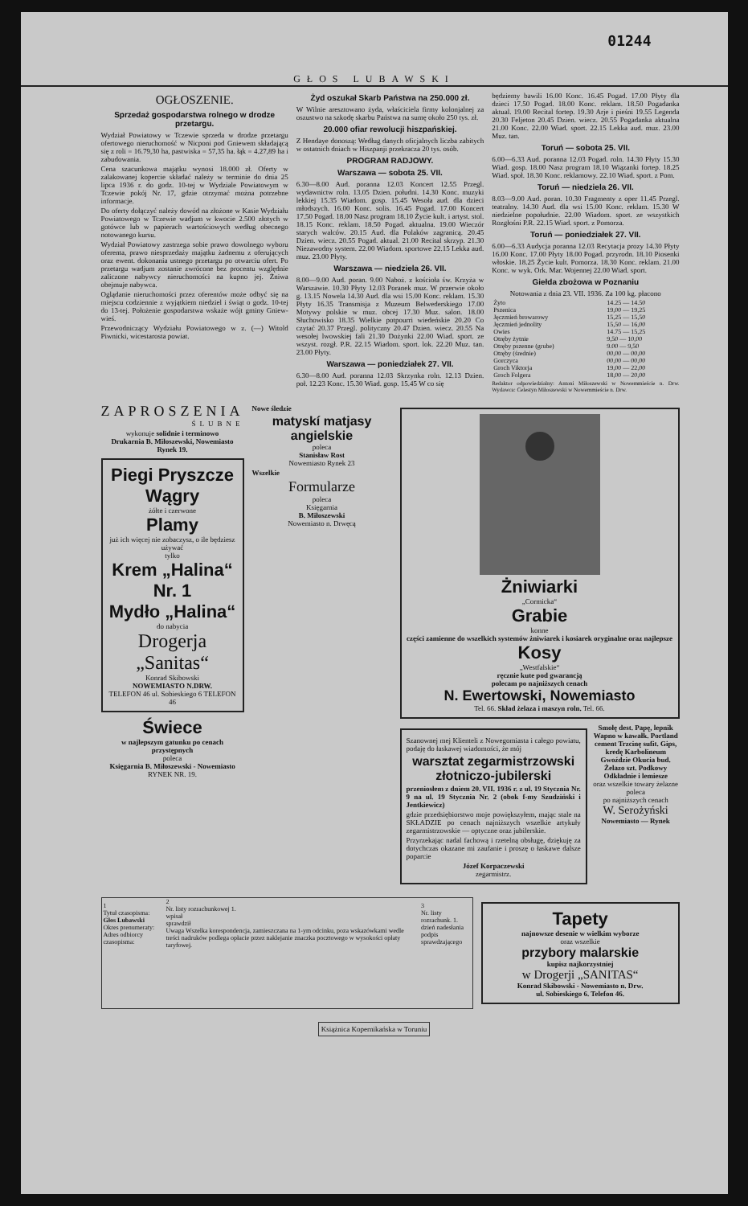01244
GŁOS LUBAWSKI
OGŁOSZENIE.
Sprzedaż gospodarstwa rolnego w drodze przetargu.
Wydział Powiatowy w Tczewie sprzeda w drodze przetargu ofertowego nieruchomość w Nicponi pod Gniewem składającą się z roli = 16.79,30 ha, pastwiska = 57,35 ha. łąk = 4.27,89 ha i zabudowania.
Cena szacunkowa majątku wynosi 18.000 zł. Oferty w zalakowanej kopercie składać należy w terminie do dnia 25 lipca 1936 r. do godz. 10-tej w Wydziale Powiatowym w Tczewie pokój Nr. 17, gdzie otrzymać można potrzebne informacje.
Do oferty dołączyć należy dowód na złożone w Kasie Wydziału Powiatowego w Tczewie wadjum w kwocie 2.500 złotych w gotówce lub w papierach wartościowych według obecnego notowanego kursu.
Wydział Powiatowy zastrzega sobie prawo dowolnego wyboru oferenta, prawo niesprzedaży majątku żadnemu z oferujących oraz ewent. dokonania ustnego przetargu po otwarciu ofert. Po przetargu wadjum zostanie zwrócone bez procentu względnie zaliczone nabywcy nieruchomości na kupno jej. Żniwa obejmuje nabywca.
Oglądanie nieruchomości przez oferentów może odbyć się na miejscu codziennie z wyjątkiem niedziel i świąt o godz. 10-tej do 13-tej. Położenie gospodarstwa wskaże wójt gminy Gniew-wieś.
Przewodniczący Wydziału Powiatowego w z. (—) Witold Piwnicki, wicestarosta powiat.
Żyd oszukał Skarb Państwa na 250.000 zł.
W Wilnie aresztowano żyda, właściciela firmy kolonjalnej za oszustwo na szkodę skarbu Państwa na sumę około 250 tys. zł.
20.000 ofiar rewolucji hiszpańskiej.
Z Hendaye donoszą: Według danych oficjalnych liczba zabitych w ostatnich dniach w Hiszpanji przekracza 20 tys. osób.
PROGRAM RADJOWY.
Warszawa — sobota 25. VII.
6.30—8.00 Aud. poranna 12.03 Koncert 12.55 Przegl. wydawnictw roln. 13.05 Dzien. południ. 14.30 Konc. muzyki lekkiej 15.35 Wiadom. gosp. 15.45 Wesoła aud. dla dzieci młodszych. 16.00 Konc. solis. 16.45 Pogad. 17.00 Koncert 17.50 Pogad. 18.00 Nasz program 18.10 Życie kult. i artyst. stol. 18.15 Konc. reklam. 18.50 Pogad. aktualna. 19.00 Wieczór starych walców. 20.15 Aud. dla Polaków zagranicą. 20.45 Dzien. wiecz. 20.55 Pogad. aktual. 21.00 Recital skrzyp. 21.30 Niezawodny system. 22.00 Wiadom. sportowe 22.15 Lekka aud. muz. 23.00 Płyty.
Warszawa — niedziela 26. VII.
8.00—9.00 Aud. poran. 9.00 Naboż. z kościoła św. Krzyża w Warszawie. 10.30 Płyty 12.03 Poranek muz. W przerwie około g. 13.15 Nowela 14.30 Aud. dla wsi 15.00 Konc. reklam. 15.30 Płyty 16.35 Transmisja z Muzeum Belwederskiego 17.00 Motywy polskie w muz. obcej 17.30 Muz. salon. 18.00 Słuchowisko 18.35 Wielkie potpourri wiedeńskie 20.20 Co czytać 20.37 Przegl. polityczny 20.47 Dzien. wiecz. 20.55 Na wesołej lwowskiej fali 21.30 Dożynki 22.00 Wiad. sport. ze wszyst. rozgł. P.R. 22.15 Wiadom. sport. lok. 22.20 Muz. tan. 23.00 Płyty.
Warszawa — poniedziałek 27. VII.
6.30—8.00 Aud. poranna 12.03 Skrzynka roln. 12.13 Dzien. poł. 12.23 Konc. 15.30 Wiad. gosp. 15.45 W co się
będziemy bawili 16.00 Konc. 16.45 Pogad. 17.00 Płyty dla dzieci 17.50 Pogad. 18.00 Konc. reklam. 18.50 Pogadanka aktual. 19.00 Recital fortep. 19.30 Arje i pieśni 19.55 Legenda 20.30 Feljeton 20.45 Dzien. wiecz. 20.55 Pogadanka aktualna 21.00 Konc. 22.00 Wiad. sport. 22.15 Lekka aud. muz. 23.00 Muz. tan.
Toruń — sobota 25. VII.
6.00—6.33 Aud. poranna 12.03 Pogad. roln. 14.30 Płyty 15.30 Wiad. gosp. 18.00 Nasz program 18.10 Wiązanki fortep. 18.25 Wiad. społ. 18.30 Konc. reklamowy. 22.10 Wiad. sport. z Pom.
Toruń — niedziela 26. VII.
8.03—9.00 Aud. poran. 10.30 Fragmenty z oper 11.45 Przegl. teatralny. 14.30 Aud. dla wsi 15.00 Konc. reklam. 15.30 W niedzielne popołudnie. 22.00 Wiadom. sport. ze wszystkich Rozgłośni P.R. 22.15 Wiad. sport. z Pomorza.
Toruń — poniedziałek 27. VII.
6.00—6.33 Audycja poranna 12.03 Recytacja prozy 14.30 Płyty 16.00 Konc. 17.00 Płyty 18.00 Pogad. przyrodn. 18.10 Piosenki włoskie. 18.25 Życie kult. Pomorza. 18.30 Konc. reklam. 21.00 Konc. w wyk. Ork. Mar. Wojennej 22.00 Wiad. sport.
Giełda zbożowa w Poznaniu
Notowania z dnia 23. VII. 1936. Za 100 kg. płacono
| Żyto | 14.25 — 14.50 |
| Pszenica | 19,00 — 19,25 |
| Jęczmień browarowy | 15,25 — 15,50 |
| Jęczmień jednolity | 15,50 — 16,00 |
| Owies | 14.75 — 15,25 |
| Otręby żytnie | 9,50 — 10,00 |
| Otręby pszenne (grube) | 9.00 — 9,50 |
| Otręby (średnie) | 00,00 — 00,00 |
| Gorczyca | 00,00 — 00,00 |
| Groch Viktorja | 19,00 — 22,00 |
| Groch Folgera | 18,00 — 20,00 |
Redaktor odpowiedzialny: Antoni Miłoszewski w Nowemmieście n. Drw. Wydawca: Celestyn Miłoszewski w Nowemmieście n. Drw.
ZAPROSZENIA
ŚLUBNE
wykonuje solidnie i terminowo
Drukarnia B. Miłoszewski, Nowemiasto Rynek 19.
Piegi Pryszcze Wągry
żółte i czerwone
Plamy
już ich więcej nie zobaczysz, o ile będziesz używać
tylko
Krem „Halina“ Nr. 1
Mydło „Halina“
do nabycia
Drogerja „Sanitas“
Konrad Skibowski
NOWEMIASTO N.DRW.
TELEFON 46 ul. Sobieskiego 6 TELEFON 46
Świece
w najlepszym gatunku po cenach przystępnych
poleca
Księgarnia B. Miłoszewski - Nowemiasto
RYNEK NR. 19.
Nowe śledzie
matyskí matjasy angielskie
poleca
Stanisław Rost
Nowemiasto Rynek 23
Wszelkie
Formularze
poleca
Księgarnia
B. Miłoszewski
Nowemiasto n. Drwęcą
Żniwiarki
„Cormicka“
Grabie
konne
części zamienne do wszelkich systemów żniwiarek i kosiarek oryginalne oraz najlepsze
Kosy
„Westfalskie“
ręcznie kute pod gwarancją
polecam po najniższych cenach
N. Ewertowski, Nowemiasto
Tel. 66. Skład żelaza i maszyn roln. Tel. 66.
Szanownej mej Klienteli z Nowegomiasta i całego powiatu, podaję do łaskawej wiadomości, że mój
warsztat zegarmistrzowski złotniczo-jubilerski
przeniosłem z dniem 20. VII. 1936 r. z ul. 19 Stycznia Nr. 9 na ul. 19 Stycznia Nr. 2 (obok f-my Szudziński i Jentkiewicz)
gdzie przedsiębiorstwo moje powiększyłem, mając stale na SKŁADZIE po cenach najniższych wszelkie artykuły zegarmistrzowskie — optyczne oraz jubilerskie.
Przyrzekając nadal fachową i rzetelną obsługę, dziękuję za dotychczas okazane mi zaufanie i proszę o łaskawe dalsze poparcie
Józef Korpaczewski
zegarmistrz.
Smołę dest. Papę, lepnik Wapno w kawałk. Portland cement Trzcinę sufit. Gips, kredę Karbolineum Gwoździe Okucia bud. Żelazo szt. Podkowy Odkładnie i lemiesze
oraz wszelkie towary żelazne
poleca
po najniższych cenach
W. Serożyński
Nowemiasto — Rynek
| 1 Tytuł czasopisma: Głos Lubawski Okres prenumeraty: Adres odbiorcy czasopisma: | 2 Nr. listy rozrachunkowej 1. wpisał sprawdził Uwaga Wszelka korespondencja, zamieszczana na 1-ym odcinku, poza wskazówkami wedle treści nadruków podlega opłacie przez naklejanie znaczka pocztowego w wysokości opłaty taryfowej. | 3 Nr. listy rozrachunk. 1. dzień nadesłania podpis sprawdzającego |
Tapety
najnowsze desenie w wielkim wyborze
oraz wszelkie
przybory malarskie
kupisz najkorzystniej
w Drogerji „SANITAS“
Konrad Skibowski - Nowemiasto n. Drw.
ul. Sobieskiego 6. Telefon 46.
Książnica Kopernikańska w Toruniu